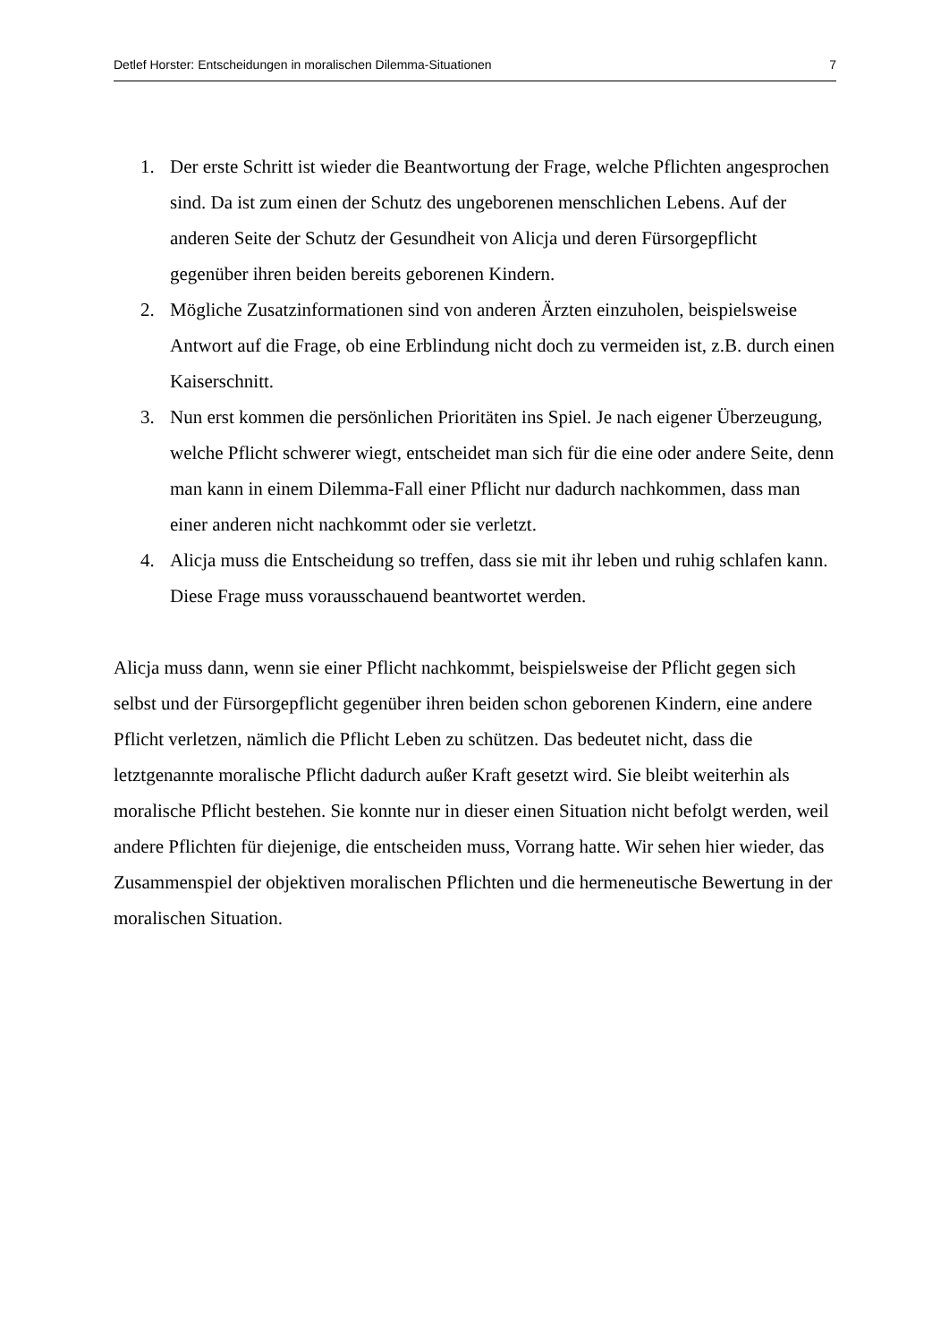Detlef Horster: Entscheidungen in moralischen Dilemma-Situationen 7
1. Der erste Schritt ist wieder die Beantwortung der Frage, welche Pflichten angesprochen sind. Da ist zum einen der Schutz des ungeborenen menschlichen Lebens. Auf der anderen Seite der Schutz der Gesundheit von Alicja und deren Fürsorgepflicht gegenüber ihren beiden bereits geborenen Kindern.
2. Mögliche Zusatzinformationen sind von anderen Ärzten einzuholen, beispielsweise Antwort auf die Frage, ob eine Erblindung nicht doch zu vermeiden ist, z.B. durch einen Kaiserschnitt.
3. Nun erst kommen die persönlichen Prioritäten ins Spiel. Je nach eigener Überzeugung, welche Pflicht schwerer wiegt, entscheidet man sich für die eine oder andere Seite, denn man kann in einem Dilemma-Fall einer Pflicht nur dadurch nachkommen, dass man einer anderen nicht nachkommt oder sie verletzt.
4. Alicja muss die Entscheidung so treffen, dass sie mit ihr leben und ruhig schlafen kann. Diese Frage muss vorausschauend beantwortet werden.
Alicja muss dann, wenn sie einer Pflicht nachkommt, beispielsweise der Pflicht gegen sich selbst und der Fürsorgepflicht gegenüber ihren beiden schon geborenen Kindern, eine andere Pflicht verletzen, nämlich die Pflicht Leben zu schützen. Das bedeutet nicht, dass die letztgenannte moralische Pflicht dadurch außer Kraft gesetzt wird. Sie bleibt weiterhin als moralische Pflicht bestehen. Sie konnte nur in dieser einen Situation nicht befolgt werden, weil andere Pflichten für diejenige, die entscheiden muss, Vorrang hatte. Wir sehen hier wieder, das Zusammenspiel der objektiven moralischen Pflichten und die hermeneutische Bewertung in der moralischen Situation.